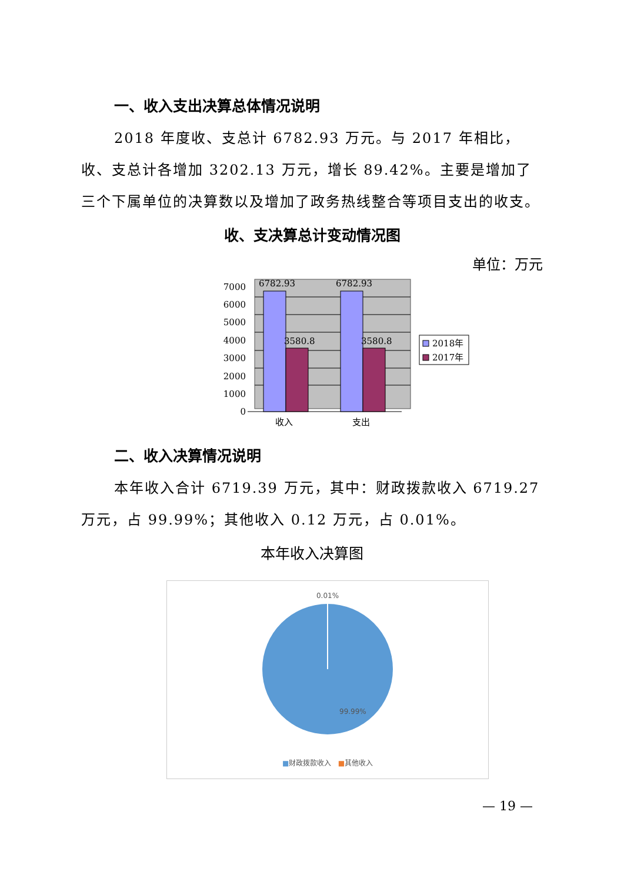一、收入支出决算总体情况说明
2018 年度收、支总计 6782.93 万元。与 2017 年相比，收、支总计各增加 3202.13 万元，增长 89.42%。主要是增加了三个下属单位的决算数以及增加了政务热线整合等项目支出的收支。
收、支决算总计变动情况图
单位：万元
7000
6000
5000
4000
3000
2000
1000
0
6782.93
6782.93
3580.8
3580.8
收入
支出
2018年
2017年
二、收入决算情况说明
本年收入合计 6719.39 万元，其中：财政拨款收入 6719.27 万元，占 99.99%；其他收入 0.12 万元，占 0.01%。
本年收入决算图
0.01%
99.99%
■财政拨款收入 ■其他收入
— 19 —